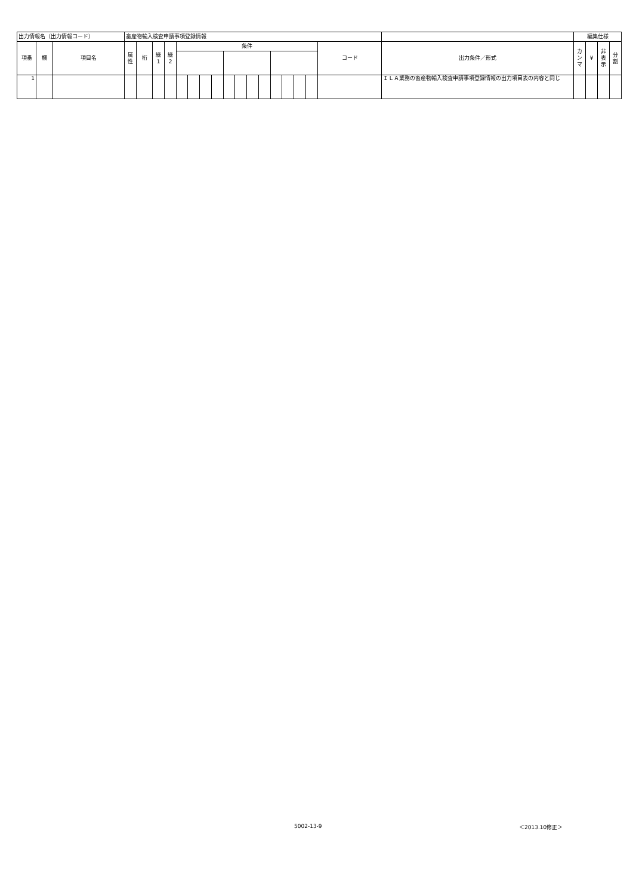| 出力情報名（出力情報コード） | | | 畜産物輸入検査申請事項登録情報 | | | | | | | | | | | | | | | | | | 編集仕様 | | | |
| 項番 | 欄 | 項目名 | 属 性 | 桁 | 繰 1 | 繰 2 | 条件 | | | | | | | | | | | | コード | 出力条件／形式 | カ ン マ | ¥ | 非 表 示 | 分 割 |
| 1 | | | | | | | | | | | | | | | | | | | | ＩＬＡ業務の畜産物輸入検査申請事項登録情報の出力項目表の内容と同じ | | | | |
5002-13-9 ＜2013.10修正＞